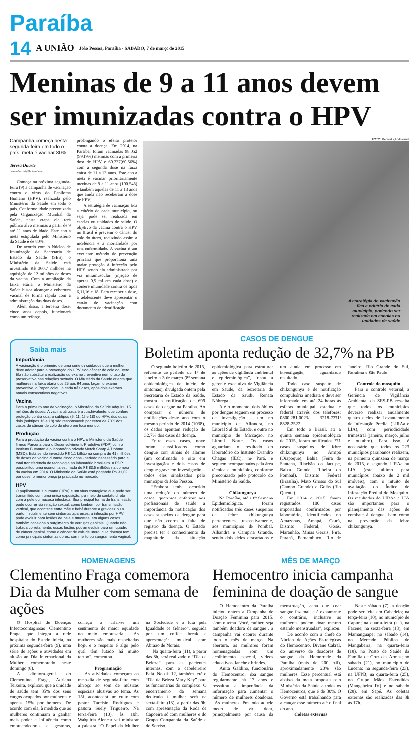Paraíba
14 A UNIÃO João Pessoa, Paraíba - SÁBADO, 7 de março de 2015
Meninas de 9 a 11 anos devem ser imunizadas contra o HPV
Campanha começa nesta segunda-feira em todo o país; meta é vacinar 80%
Teresa Duarte
teresaduarte2@hotmal.com
Começa na próxima segunda-feira (9) a campanha de vacinação contra o vírus do Papiloma Humano (HPV), realizada pelo Ministério da Saúde em todo o país. Conforme idade preconizada pela Organização Mundial da Saúde, nesta etapa ela terá público alvo meninas a partir de 9 até 11 anos de idade. Este ano a meta estipulada pelo Ministério da Saúde é de 80%.
De acordo com o Núcleo de Imunização da Secretaria de Estado da Saúde (SES), o Ministério da Saúde está investindo R$ 360,7 milhões na aquisição de 12 milhões de doses da vacina. Com a ampliação da faixa etária, o Ministério da Saúde busca alcançar a cobertura vacinal de forma rápida com a administração das duas doses.
Além disso, a terceira dose, cinco anos depois, funcionará como um reforço,
prolongando o efeito protetor contra a doença. Em 2014, na Paraíba, foram vacinadas 98.052 (99,19%) meninas com a primeira dose de HPV e 60.237(60,56%) com a segunda dose na faixa etária de 11 a 13 anos. Este ano a meta é vacinar prioritariamente meninas de 9 a 11 anos (100.548) e também aquelas de 11 a 13 anos que ainda não receberam a dose de HPV.
A estratégia de vacinação fica a critério de cada município, ou seja, pode ser realizada em escolas ou unidades de saúde. O objetivo da vacina contra o HPV no Brasil é prevenir o câncer do colo do útero, reduzindo assim a incidência e a mortalidade por esta enfermidade. A vacina é um excelente método de prevenção primária que proporciona uma maior proteção à infecção pelo HPV, sendo ela administrada por via intramuscular (injeção de apenas 0,5 ml em cada dose) e confere imunidade contra os tipos 6,11,16 e 18. Para receber a dose, a adolescente deve apresentar o cartão de vacinação com documento de identificação.
FOTO: Reprodução/Internet
A estratégia de vacinação fica a critério de cada município, podendo ser realizada em escolas ou unidades de saúde
Saiba mais
Importância
A vacinação é o primeiro de uma série de cuidados que a mulher deve adotar para a prevenção do HPV e do câncer do colo do útero. Ela não substitui a realização do exame preventivo nem o uso do preservativo nas relações sexuais. O Ministério da Saúde orienta que mulheres na faixa etária dos 25 aos 64 anos façam o exame preventivo, o Papanicolau, a cada três anos, após dois exames anuais consecutivos negativos.
Vacina
Para o primeiro ano de vacinação, o Ministério da Saúde adquiriu 15 milhões de doses. A vacina utilizada é a quadrivalente, que confere proteção contra quatro subtipos (6, 11, 16 e 18) do HPV, dos quais dois (subtipos 16 e 18) são responsáveis por cerca de 70% dos casos de câncer de colo do útero em todo mundo.
Produção
Para a produção da vacina contra o HPV, o Ministério da Saúde firmou Parceria para o Desenvolvimento Produtivo (PDP) com o Instituto Butantan e o laboratório privado Merck Sharp & Dohme (MSD). Está sendo investido R$ 1,1 bilhão na compra de 41 milhões de doses da vacina durante cinco anos - período necessário para a total transferência de tecnologia ao laboratório brasileiro. A PDP possibilitou uma economia estimada de R$ 83,5 milhões na compra da vacina em 2014. O Ministério da Saúde está pagando R$ 31,02 por dose, o menor preço já praticado no mercado.
HPV
O papilomavírus humano (HPV) é um vírus contagioso que pode ser transmitido com uma única exposição, por meio de contato direto com a pele ou mucosa infectada. Sua principal forma de transmissão pode ocorrer via relação sexual, como também por transmissão vertical, que acontece entre mãe e bebê durante a gravidez ou o parto. Inicialmente sem sintomas aparentes, a infecção por HPV pode evoluir para lesões de pele e mucosas, em alguns casos também ocasiona o surgimento de verrugas genitais. Quando não tratada corretamente, essas lesões podem evoluir para um quadro de câncer genital, como o câncer de colo de útero, cuja doença tem como principais sintomas dores, corrimento ou sangramento vaginal.
CASOS DE DENGUE
Boletim aponta redução de 32,7% na PB
O segundo boletim de 2015, referente ao período de 1º de janeiro a 3 de março (8ª semana epidemiológica de início de sintomas), divulgada ontem pela Secretaria de Estado da Saúde, mostra a notificação de 699 casos de dengue na Paraíba. Ao comparar o número de notificações deste ano com o mesmo período de 2014 (1038), os dados apontam redução de 32,7% dos casos da doença.
Entre esses casos, nove foram classificados como dengue com sinais de alarme (um confirmado e oito em investigação) e dois casos de dengue grave em investigação – todos eles sinalizados pelo município de João Pessoa.
“Embora tenha ocorrido uma redução do número de casos, queremos enfatizar aos profissionais de saúde a importância da notificação dos casos suspeitos de dengue para que não ocorra a falta de registro da doença. O Estado precisa ter o conhecimento da magnitude da situação epidemiológica para estruturar as ações de vigilância ambiental e epidemiológica”, frisou a gerente executiva de Vigilância em Saúde, da Secretaria de Estado da Saúde, Renata Nóbrega.
Até o momento, dois óbitos por dengue seguem em processo de investigação – um no município de Alhandra, no Litoral Sul do Estado, e outro no município de Marcação, no Litoral Norte. Os casos aguardam o resultado do laboratório do Instituto Evandro Chagas (IEC), no Pará, e seguem acompanhados pela área técnica e municípios, conforme preconizado pelo protocolo do Ministério da Saúde.
Chikungunya
Na Paraíba, até a 8ª Semana Epidemiológica, foram notificados três casos suspeitos de febre chikungunya pertencentes, respectivamente, aos municípios de Pombal, Alhandra e Campina Grande, sendo dois deles descartados e um ainda em processo em investigação, aguardando resultado.
Todo caso suspeito de chikungunya é de notificação compulsória imediata e deve ser informado em até 24 horas às esferas municipal, estadual e federal através dos telefones: 0800.281.0023/ 3218-7331/ 8828-2522.
Em todo o Brasil, até a quinta semana epidemiológica de 2015, foram notificados 771 casos suspeitos de febre chikungunya no Amapá (Oiapoque), Bahia (Feira de Santana, Riachão do Jacuípe, Baixa Grande, Ribeira do Pombal), Distrito Federal (Brasília), Mato Grosso do Sul (Campo Grande) e Goiás (Rio Quente).
Em 2014 e 2015, foram registrados 100 casos importados confirmados por laboratório, identificados no Amazonas, Amapá, Ceará, Distrito Federal, Goiás, Maranhão, Minas Gerais, Pará, Paraná, Pernambuco, Rio de Janeiro, Rio Grande do Sul, Roraima e São Paulo.
Controle do mosquito
Para o controle vetorial, a Gerência de Vigilância Ambiental da SES-PB ressalta que todos os municípios deverão realizar anualmente quatro ciclos de Levantamento de Infestação Predial (LIRAa e LIA), com periodicidade trimestral (janeiro, março, julho e outubro). Para isso, é necessário que todos os 223 municípios paraibanos realizem, na primeira quinzena de março de 2015, o segundo LIRAa ou LIA (este último para municípios abaixo de 2 mil imóveis), com o intuito de avaliação do Índice de Infestação Predial do Mosquito. Os resultados do LIRAa e LIA são importantes para o planejamento das ações de combate à dengue, bem como na prevenção da febre chikungunya.
HOMENAGENS
Clementino Fraga comemora Dia da Mulher com semana de ações
O Hospital de Doenças Infectocontagiosas Clementino Fraga, que integra a rede hospitalar do Estado inicia, na próxima segunda-feira (9), uma série de ações e atividades em alusão ao Dia Internacional da Mulher, comemorado neste domingo (8).
A diretora-geral do Clementino Fraga, Adriana Teixeira, explicou que a unidade de saúde tem 85% dos seus cargos ocupados por mulheres e apenas 15% por homens. De acordo com ela, à medida que as mulheres continuam a ganhar mais poder e influência como empreendedoras e gestoras, começa a criar-se um sentimento de maior equidade no meio empresarial. “As mulheres são mais respeitadas hoje, e o respeito é algo pelo qual têm lutado há muito tempo”, comentou.
Programação
As atividades começam ao meio-dia de segunda-feira com almoço ao som de músicas especiais alusivas ao tema. Às 15h, acontecerá um culto com pastor Tarcísio Rodrigues e pastora Suely Trigueiro. Na terça-feira (10), às 10h, Walquíria Alencar vai ministrar a palestra “O Papel da Mulher na Sociedade e a luta pela Igualdade de Gênero”, seguida por um coffee break e apresentação musical com Abraão de Morais.
Na quarta-feira (11), a partir das 8h, será realizado o “Dia de Beleza” para as pacientes internas, com o cabeleireiro Fafá. No dia 12, também terá o “Dia da Beleza Mary Key” para as funcionárias do complexo. O encerramento da semana dedicado à mulher será na sexta-feira (13), a partir das 9h, com apresentação da Roda de Capoeira só com mulheres e do Grupo Companhia da Saúde e do Sorriso.
MÊS DE MARÇO
Hemocentro inicia campanha feminina de doação de sangue
O Hemocentro da Paraíba iniciou ontem a Campanha de Doação Feminina para 2015. Com o tema ‘Você, mulher, seja também doadora de sangue’, a campanha vai ocorrer durante todo o mês de março. Na abertura, as mulheres foram homenageadas com um acolhimento especial, vídeos educativos, lanche e brindes.
Anita Galdino, funcionária do Hemocentro, doa sangue regularmente há 17 anos e ressaltou a importância da informação para aumentar o número de mulheres doadoras. “As mulheres têm todo aquele medo de vir doar, principalmente por causa da menstruação, acha que doar sangue faz mal, e é exatamente o contrário, inclusive as mulheres podem doar mesmo estando menstruadas”, explicou.
De acordo com a chefe do Núcleo de Ações Estratégicas do Hemocentro, Divane Cabral, do universo de doadores de sangue da Hemorrede da Paraíba (mais de 200 mil), aproximadamente 20% são mulheres. Esse percentual está abaixo da meta proposta pelo Ministério da Saúde a todos os Hemocentros, que é de 30%. O Governo está trabalhando para alcançar esse número até o final do ano.
Coletas externas
Neste sábado (7), a doação pode ser feita em Cabedelo; na terça-feira (10), no município de Capim; na quarta-feira (11), na Facene; na sexta-feira (13), em Mamanguape; no sábado (14), no Mercado Público de Mangabeira; na quarta-feira (18), no Posto de Saúde da Família de Cruz das Armas; no sábado (21), no município de Lucena; na segunda-feira (23), na UFPB; na quarta-feira (25), no Grupo Mãos Estendidas (Mangabeira IV) e no sábado (28), em Sapé. As coletas externas são realizadas das 8h às 17h.